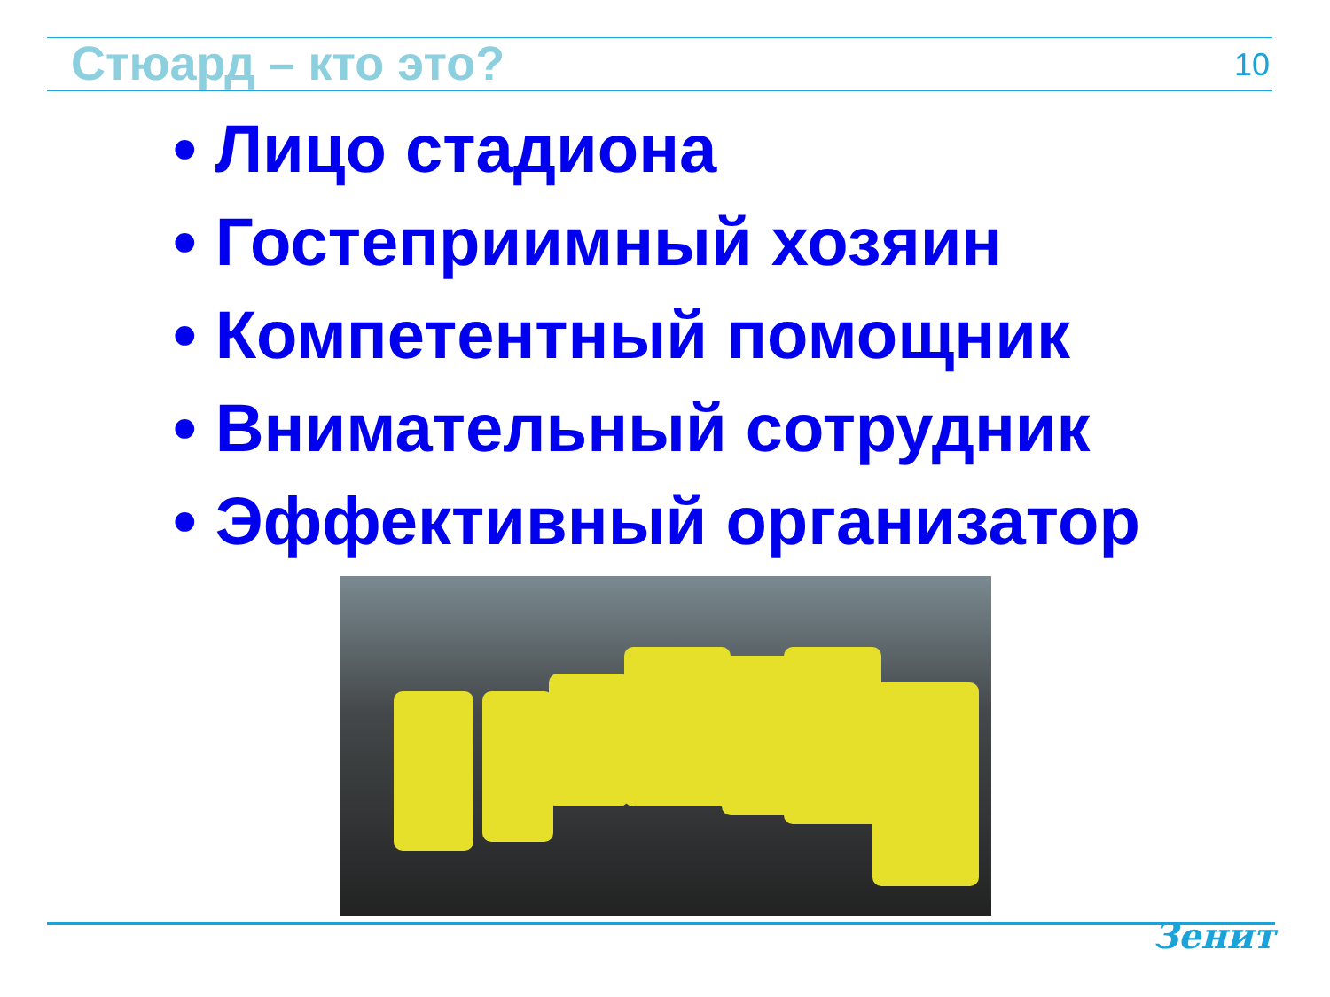Стюард – кто это? 10
• Лицо стадиона
• Гостеприимный хозяин
• Компетентный помощник
• Внимательный сотрудник
• Эффективный организатор
Зенит